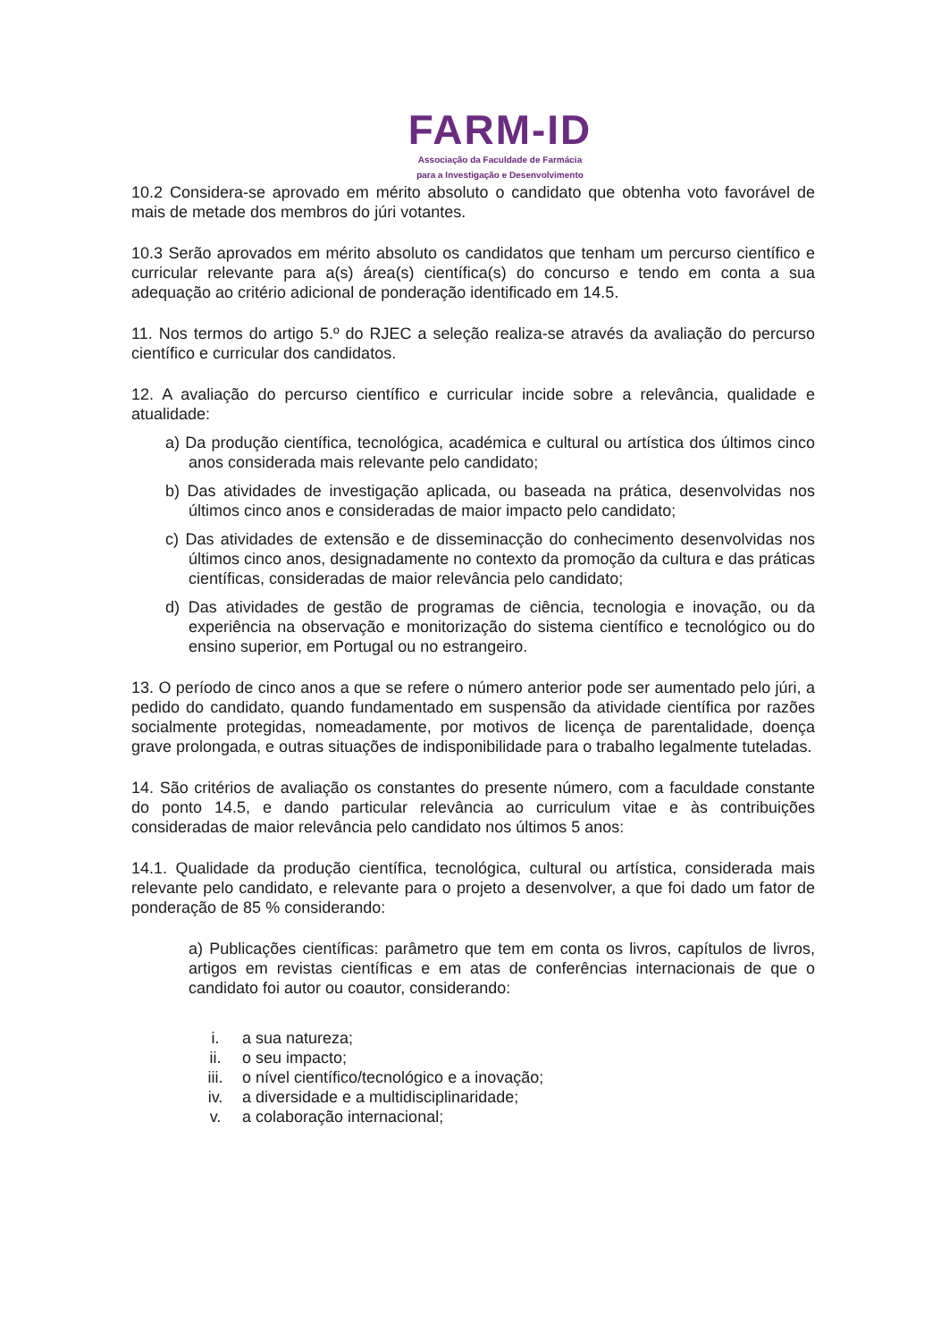FARM-ID
Associação da Faculdade de Farmácia
para a Investigação e Desenvolvimento
10.2 Considera-se aprovado em mérito absoluto o candidato que obtenha voto favorável de mais de metade dos membros do júri votantes.
10.3 Serão aprovados em mérito absoluto os candidatos que tenham um percurso científico e curricular relevante para a(s) área(s) científica(s) do concurso e tendo em conta a sua adequação ao critério adicional de ponderação identificado em 14.5.
11. Nos termos do artigo 5.º do RJEC a seleção realiza-se através da avaliação do percurso científico e curricular dos candidatos.
12. A avaliação do percurso científico e curricular incide sobre a relevância, qualidade e atualidade:
a) Da produção científica, tecnológica, académica e cultural ou artística dos últimos cinco anos considerada mais relevante pelo candidato;
b) Das atividades de investigação aplicada, ou baseada na prática, desenvolvidas nos últimos cinco anos e consideradas de maior impacto pelo candidato;
c) Das atividades de extensão e de disseminacção do conhecimento desenvolvidas nos últimos cinco anos, designadamente no contexto da promoção da cultura e das práticas científicas, consideradas de maior relevância pelo candidato;
d) Das atividades de gestão de programas de ciência, tecnologia e inovação, ou da experiência na observação e monitorização do sistema científico e tecnológico ou do ensino superior, em Portugal ou no estrangeiro.
13. O período de cinco anos a que se refere o número anterior pode ser aumentado pelo júri, a pedido do candidato, quando fundamentado em suspensão da atividade científica por razões socialmente protegidas, nomeadamente, por motivos de licença de parentalidade, doença grave prolongada, e outras situações de indisponibilidade para o trabalho legalmente tuteladas.
14. São critérios de avaliação os constantes do presente número, com a faculdade constante do ponto 14.5, e dando particular relevância ao curriculum vitae e às contribuições consideradas de maior relevância pelo candidato nos últimos 5 anos:
14.1. Qualidade da produção científica, tecnológica, cultural ou artística, considerada mais relevante pelo candidato, e relevante para o projeto a desenvolver, a que foi dado um fator de ponderação de 85 % considerando:
a) Publicações científicas: parâmetro que tem em conta os livros, capítulos de livros, artigos em revistas científicas e em atas de conferências internacionais de que o candidato foi autor ou coautor, considerando:
i. a sua natureza;
ii. o seu impacto;
iii. o nível científico/tecnológico e a inovação;
iv. a diversidade e a multidisciplinaridade;
v. a colaboração internacional;